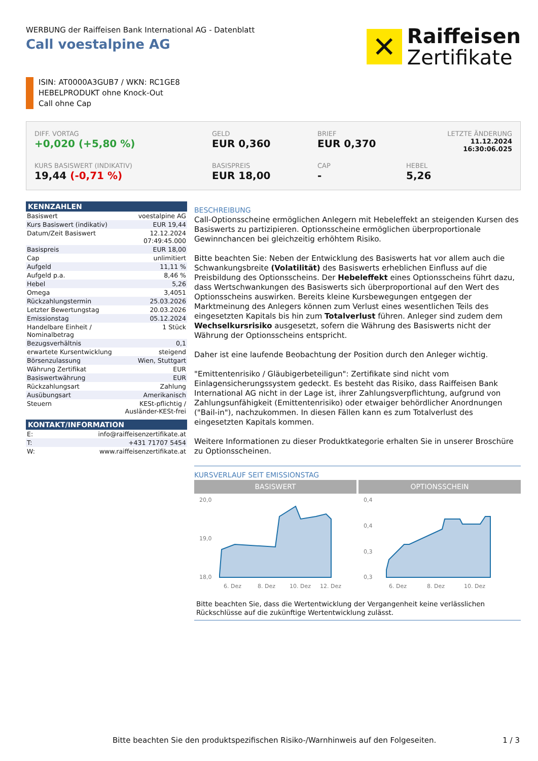WERBUNG der Raiffeisen Bank International AG - Datenblatt
Call voestalpine AG
✕
Raiffeisen
Zertifikate
ISIN: AT0000A3GUB7 / WKN: RC1GE8
HEBELPRODUKT ohne Knock-Out
Call ohne Cap
DIFF. VORTAG
+0,020 (+5,80 %)
GELD
EUR 0,360
BRIEF
EUR 0,370
LETZTE ÄNDERUNG
11.12.2024
16:30:06.025
KURS BASISWERT (INDIKATIV)
19,44 (-0,71 %)
BASISPREIS
EUR 18,00
CAP
-
HEBEL
5,26
| KENNZAHLEN | |
| --- | --- |
| Basiswert | voestalpine AG |
| Kurs Basiswert (indikativ) | EUR 19,44 |
| Datum/Zeit Basiswert | 12.12.2024 07:49:45.000 |
| Basispreis | EUR 18,00 |
| Cap | unlimitiert |
| Aufgeld | 11,11 % |
| Aufgeld p.a. | 8,46 % |
| Hebel | 5,26 |
| Omega | 3,4051 |
| Rückzahlungstermin | 25.03.2026 |
| Letzter Bewertungstag | 20.03.2026 |
| Emissionstag | 05.12.2024 |
| Handelbare Einheit / Nominalbetrag | 1 Stück |
| Bezugsverhältnis | 0,1 |
| erwartete Kursentwicklung | steigend |
| Börsenzulassung | Wien, Stuttgart |
| Währung Zertifikat | EUR |
| Basiswertwährung | EUR |
| Rückzahlungsart | Zahlung |
| Ausübungsart | Amerikanisch |
| Steuern | KESt-pflichtig / Ausländer-KESt-frei |
| KONTAKT/INFORMATION | |
| --- | --- |
| E: | info@raiffeisenzertifikate.at |
| T: | +431 71707 5454 |
| W: | www.raiffeisenzertifikate.at |
BESCHREIBUNG
Call-Optionsscheine ermöglichen Anlegern mit Hebeleffekt an steigenden Kursen des Basiswerts zu partizipieren. Optionsscheine ermöglichen überproportionale Gewinnchancen bei gleichzeitig erhöhtem Risiko.
Bitte beachten Sie: Neben der Entwicklung des Basiswerts hat vor allem auch die Schwankungsbreite (Volatilität) des Basiswerts erheblichen Einfluss auf die Preisbildung des Optionsscheins. Der Hebeleffekt eines Optionsscheins führt dazu, dass Wertschwankungen des Basiswerts sich überproportional auf den Wert des Optionsscheins auswirken. Bereits kleine Kursbewegungen entgegen der Marktmeinung des Anlegers können zum Verlust eines wesentlichen Teils des eingesetzten Kapitals bis hin zum Totalverlust führen. Anleger sind zudem dem Wechselkursrisiko ausgesetzt, sofern die Währung des Basiswerts nicht der Währung der Optionsscheins entspricht.
Daher ist eine laufende Beobachtung der Position durch den Anleger wichtig.
"Emittentenrisiko / Gläubigerbeteiligun": Zertifikate sind nicht vom Einlagensicherungssystem gedeckt. Es besteht das Risiko, dass Raiffeisen Bank International AG nicht in der Lage ist, ihrer Zahlungsverpflichtung, aufgrund von Zahlungsunfähigkeit (Emittentenrisiko) oder etwaiger behördlicher Anordnungen ("Bail-in"), nachzukommen. In diesen Fällen kann es zum Totalverlust des eingesetzten Kapitals kommen.
Weitere Informationen zu dieser Produktkategorie erhalten Sie in unserer Broschüre zu Optionsscheinen.
KURSVERLAUF SEIT EMISSIONSTAG
BASISWERT
20,0
19,0
18,0
6. Dez
8. Dez
10. Dez
12. Dez
OPTIONSSCHEIN
0,4
0,4
0,3
0,3
6. Dez
8. Dez
10. Dez
Bitte beachten Sie, dass die Wertentwicklung der Vergangenheit keine verlässlichen Rückschlüsse auf die zukünftige Wertentwicklung zulässt.
Bitte beachten Sie den produktspezifischen Risiko-/Warnhinweis auf den Folgeseiten. 1 / 3